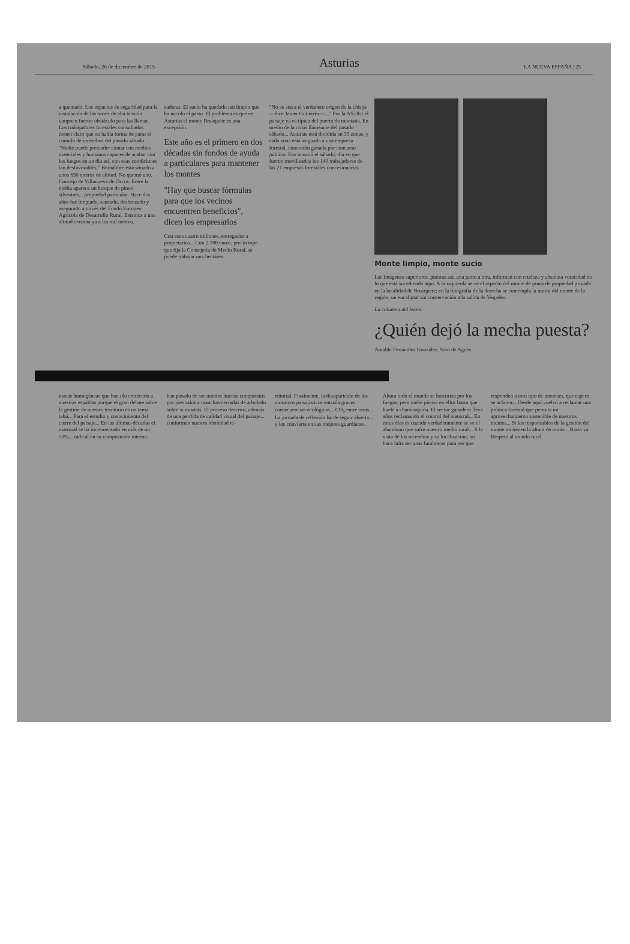Sábado, 26 de diciembre de 2015
Asturias
LA NUEVA ESPAÑA | 25
a quemado. Los espacios de seguridad para la instalación de las torres de alta tensión tampoco fueron obstáculo para las llamas. Los trabajadores forestales consultados tienen claro que no había forma de parar el cúmulo de incendios del pasado sábado... "Nadie puede pretender contar con medios materiales y humanos capaces de acabar con los fuegos en un día así, con esas condiciones tan desfavorables." Brañalibre está situado a unos 650 metros de altitud. No quemó uno. Concejo de Villanueva de Oscos. Entre la niebla aparece un bosque de pinos silvestres... propiedad particular. Hace dos años fue limpiado, saneado, desbrozado y asegurado a través del Fondo Europeo Agrícola de Desarrollo Rural. Estamos a una altitud cercana ya a los mil metros.
zadoras. El suelo ha quedado tan limpio que ha nacido el pasto. El problema es que en Asturias el monte Brusquete es una excepción.
Este año es el primero en dos décadas sin fondos de ayuda a particulares para mantener los montes
"Hay que buscar fórmulas para que los vecinos encuentren beneficios", dicen los empresarios
Con esos cuatro millones, entregados a propietarios... Con 2.700 euros, precio tope que fija la Consejería de Medio Rural, se puede trabajar una hectárea.
"No se ataca el verdadero origen de la chispa —dice Javier Gutiérrez—..." Por la AS-361 el paisaje ya es típico del puerto de montaña. En medio de la crisis llameante del pasado sábado... Asturias está dividida en 35 zonas, y cada zona está asignada a una empresa forestal, concesión ganada por concurso público. Eso ocurrió el sábado, día en que fueron movilizados los 140 trabajadores de las 21 empresas forestales concesionarias.
Monte limpio, monte sucio
Las imágenes superiores, puestas así, una junto a otra, informan con crudeza y absoluta veracidad de lo que está sucediendo aquí. A la izquierda se ve el aspecto del monte de pinos de propiedad privada en la localidad de Brusquete; en la fotografía de la derecha se contempla la morra del monte de la región, un eucaliptal sin conservación a la salida de Vegadeo.
La columna del lector
¿Quién dejó la mecha puesta?
Amable Fernández González. Soto de Agues
masas homogéneas que han ido creciendo a nuestras espaldas porque el gran debate sobre la gestión de nuestro territorio es un tema tabú... Para el estudio y conocimiento del cierre del paisaje... En las últimas décadas el matorral se ha incrementado en más de un 50%... radical en su composición interna.
han pasado de ser montes huecos compuestos por pies ralos a manchas cerradas de arbolado sobre sí mismas. El proceso descrito, además de una pérdida de calidad visual del paisaje... conforman nuestra identidad te-
rritorial. Finalmente, la desaparición de los mosaicos paisajísticos entraña graves consecuencias ecológicas... CO<sub>2</sub> entre otras... La jornada de reflexión ha de seguir abierta... y los convierta en sus mejores guardianes.
Ahora todo el mundo se horroriza por los fuegos, pero nadie piensa en ellos hasta que huele a chamusquina. El sector ganadero lleva años reclamando el control del matorral... En estos días es cuando verdaderamente se ve el abandono que sufre nuestro medio rural... A la vista de los incendios y su localización, no hace falta ser unas lumbreras para ver que
responden a otro tipo de intereses, que espero se aclaren... Desde aquí vuelvo a reclamar una política forestal que permita un aprovechamiento sostenible de nuestros montes... Si los responsables de la gestión del monte no tienen la altura de miras... Basta ya. Respeto al mundo rural.